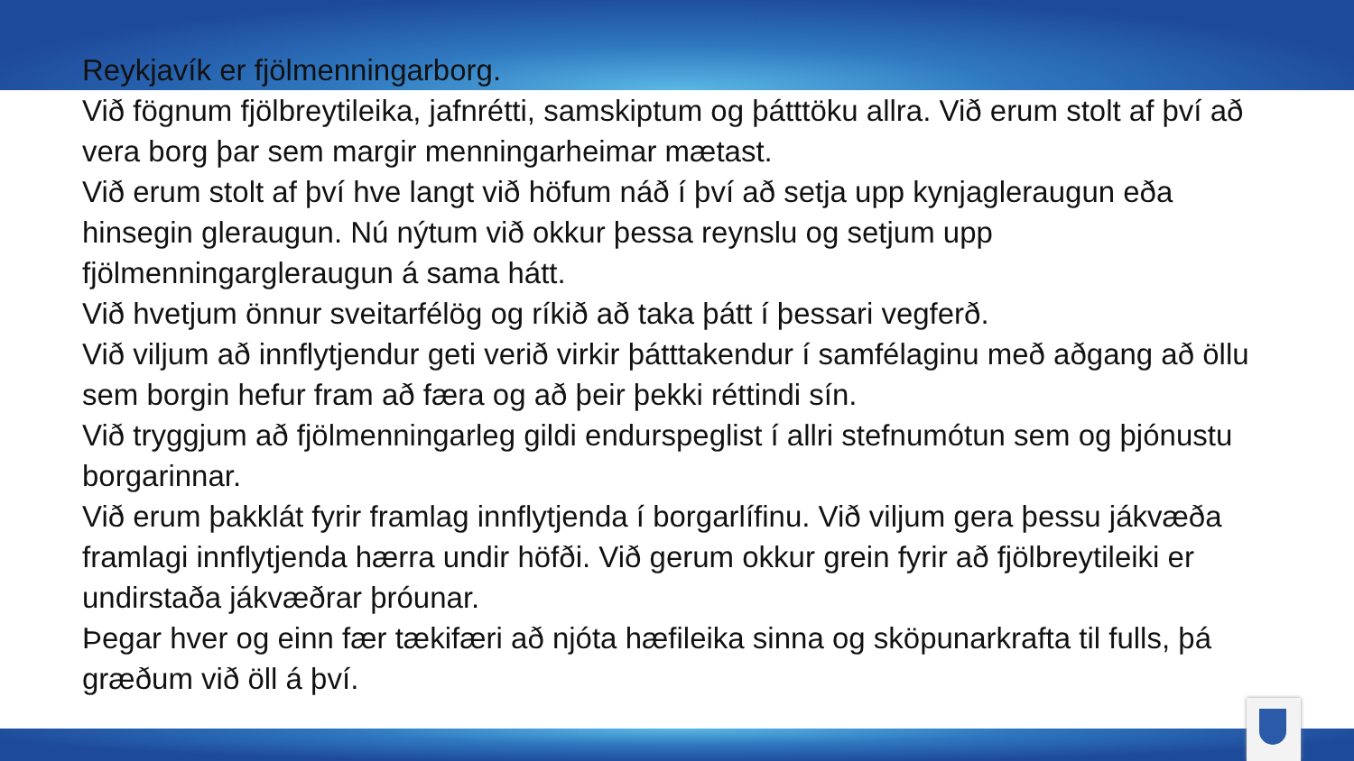Reykjavík er fjölmenningarborg.
Við fögnum fjölbreytileika, jafnrétti, samskiptum og þátttöku allra. Við erum stolt af því að vera borg þar sem margir menningarheimar mætast.
Við erum stolt af því hve langt við höfum náð í því að setja upp kynjagleraugun eða hinsegin gleraugun. Nú nýtum við okkur þessa reynslu og setjum upp fjölmenningargleraugun á sama hátt.
Við hvetjum önnur sveitarfélög og ríkið að taka þátt í þessari vegferð.
Við viljum að innflytjendur geti verið virkir þátttakendur í samfélaginu með aðgang að öllu sem borgin hefur fram að færa og að þeir þekki réttindi sín.
Við tryggjum að fjölmenningarleg gildi endurspeglist í allri stefnumótun sem og þjónustu borgarinnar.
Við erum þakklát fyrir framlag innflytjenda í borgarlífinu. Við viljum gera þessu jákvæða framlagi innflytjenda hærra undir höfði. Við gerum okkur grein fyrir að fjölbreytileiki er undirstaða jákvæðrar þróunar.
Þegar hver og einn fær tækifæri að njóta hæfileika sinna og sköpunarkrafta til fulls, þá græðum við öll á því.